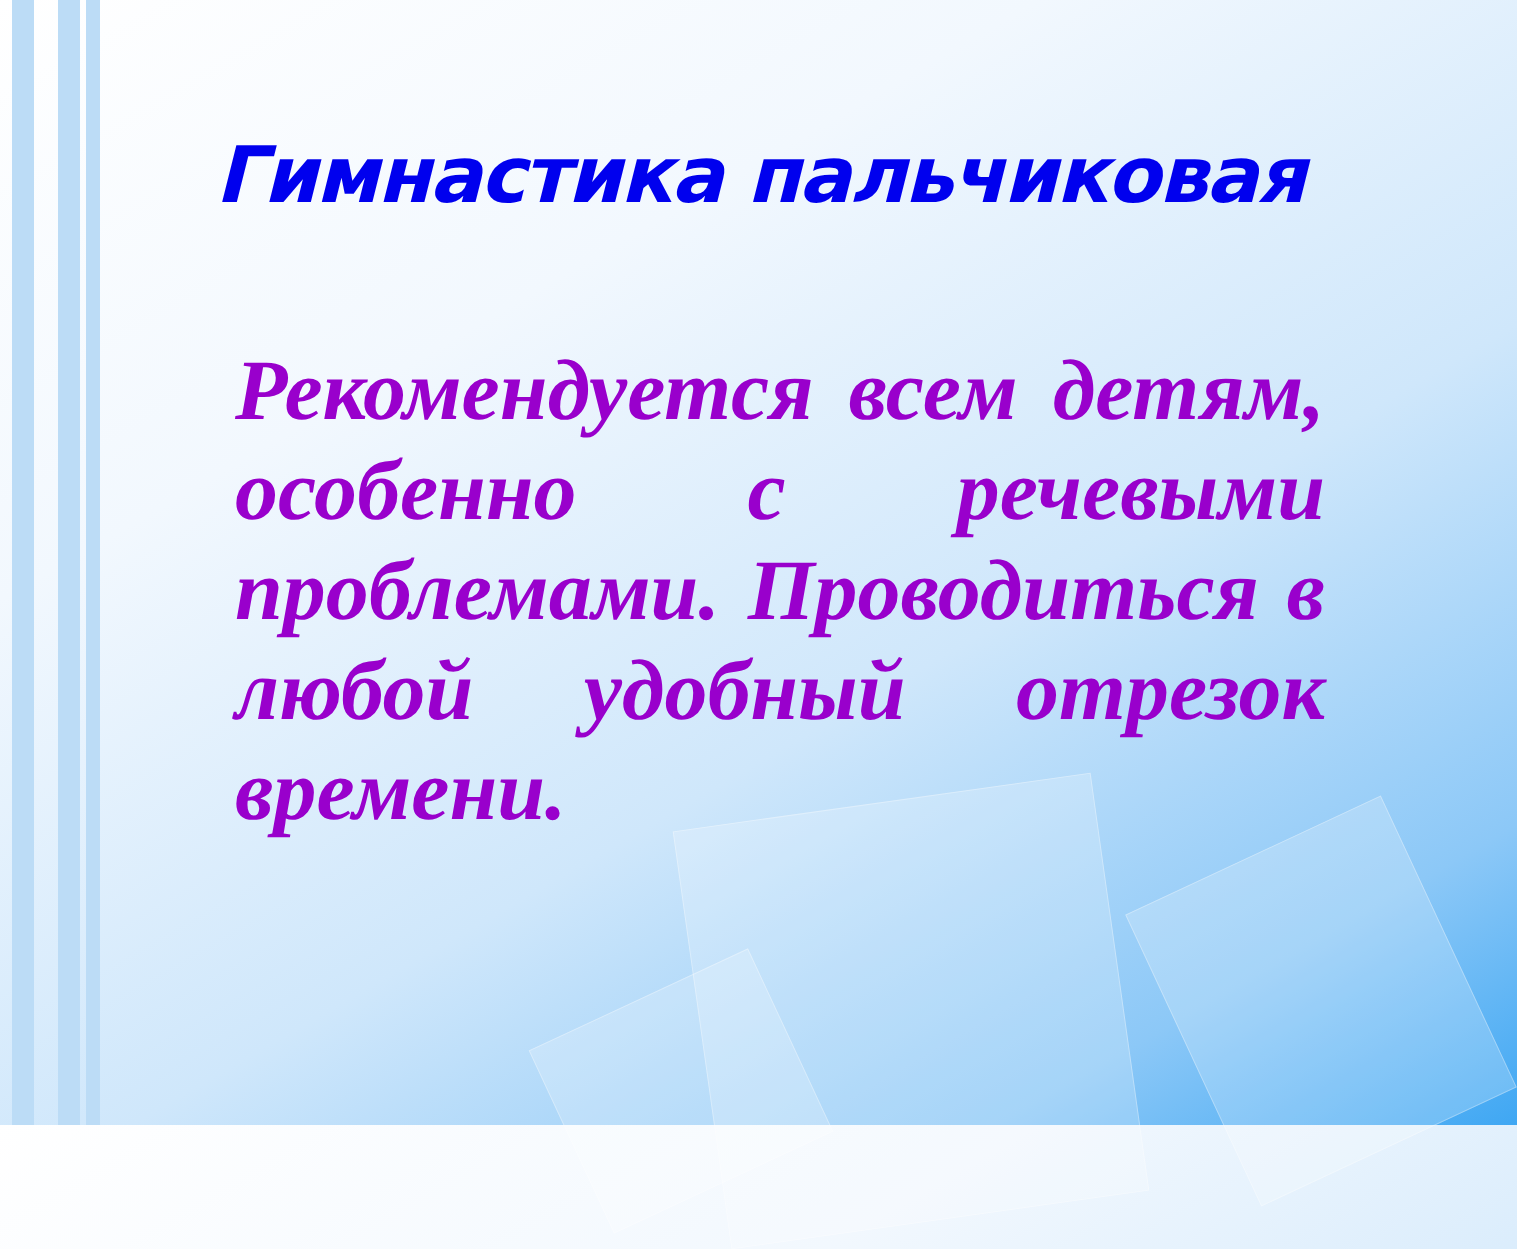Гимнастика пальчиковая
Рекомендуется всем детям, особенно с речевыми проблемами. Проводиться в любой удобный отрезок времени.